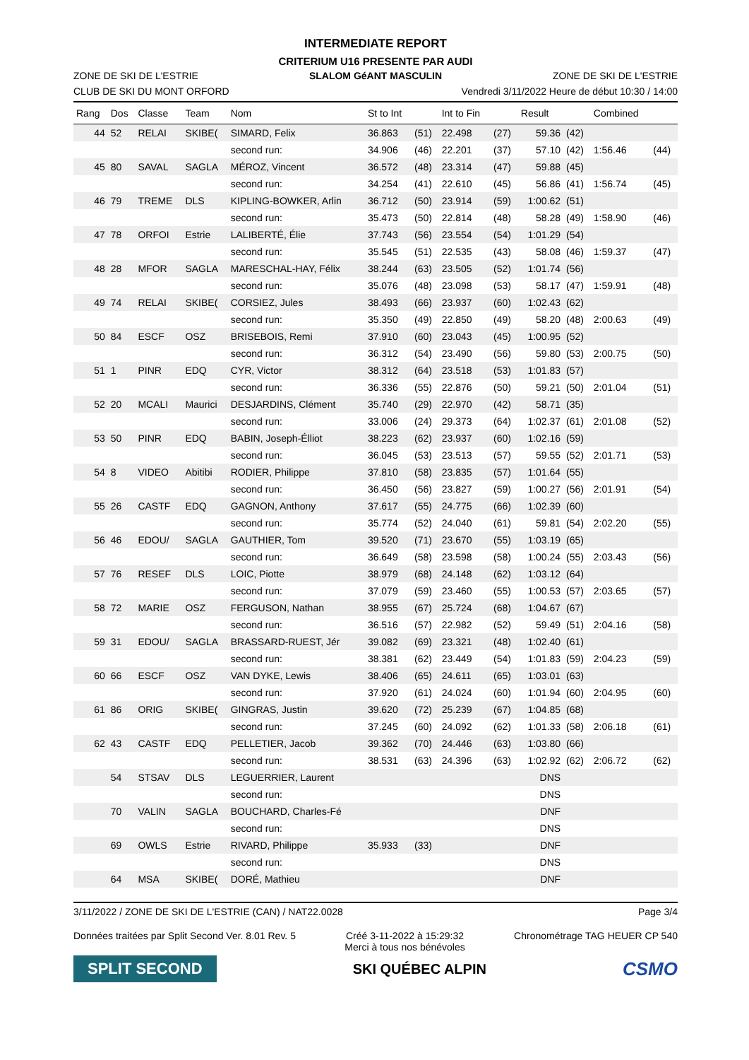INTERMEDIATE REPORT
CRITERIUM U16 PRESENTE PAR AUDI
ZONE DE SKI DE L'ESTRIE SLALOM GéANT MASCULIN ZONE DE SKI DE L'ESTRIE
CLUB DE SKI DU MONT ORFORD Vendredi 3/11/2022 Heure de début 10:30 / 14:00
| Rang | Dos | Classe | Team | Nom | St to Int | | Int to Fin | | Result | | Combined | |
| --- | --- | --- | --- | --- | --- | --- | --- | --- | --- | --- | --- | --- |
| 44 | 52 | RELAI | SKIBE( | SIMARD, Felix | 36.863 | (51) | 22.498 | (27) | 59.36 | (42) | | |
| | | | | second run: | 34.906 | (46) | 22.201 | (37) | 57.10 | (42) | 1:56.46 | (44) |
| 45 | 80 | SAVAL | SAGLA | MÉROZ, Vincent | 36.572 | (48) | 23.314 | (47) | 59.88 | (45) | | |
| | | | | second run: | 34.254 | (41) | 22.610 | (45) | 56.86 | (41) | 1:56.74 | (45) |
| 46 | 79 | TREME | DLS | KIPLING-BOWKER, Arlin | 36.712 | (50) | 23.914 | (59) | 1:00.62 | (51) | | |
| | | | | second run: | 35.473 | (50) | 22.814 | (48) | 58.28 | (49) | 1:58.90 | (46) |
| 47 | 78 | ORFOI | Estrie | LALIBERTÉ, Élie | 37.743 | (56) | 23.554 | (54) | 1:01.29 | (54) | | |
| | | | | second run: | 35.545 | (51) | 22.535 | (43) | 58.08 | (46) | 1:59.37 | (47) |
| 48 | 28 | MFOR | SAGLA | MARESCHAL-HAY, Félix | 38.244 | (63) | 23.505 | (52) | 1:01.74 | (56) | | |
| | | | | second run: | 35.076 | (48) | 23.098 | (53) | 58.17 | (47) | 1:59.91 | (48) |
| 49 | 74 | RELAI | SKIBE( | CORSIEZ, Jules | 38.493 | (66) | 23.937 | (60) | 1:02.43 | (62) | | |
| | | | | second run: | 35.350 | (49) | 22.850 | (49) | 58.20 | (48) | 2:00.63 | (49) |
| 50 | 84 | ESCF | OSZ | BRISEBOIS, Remi | 37.910 | (60) | 23.043 | (45) | 1:00.95 | (52) | | |
| | | | | second run: | 36.312 | (54) | 23.490 | (56) | 59.80 | (53) | 2:00.75 | (50) |
| 51 | 1 | PINR | EDQ | CYR, Victor | 38.312 | (64) | 23.518 | (53) | 1:01.83 | (57) | | |
| | | | | second run: | 36.336 | (55) | 22.876 | (50) | 59.21 | (50) | 2:01.04 | (51) |
| 52 | 20 | MCALI | Maurici | DESJARDINS, Clément | 35.740 | (29) | 22.970 | (42) | 58.71 | (35) | | |
| | | | | second run: | 33.006 | (24) | 29.373 | (64) | 1:02.37 | (61) | 2:01.08 | (52) |
| 53 | 50 | PINR | EDQ | BABIN, Joseph-Élliot | 38.223 | (62) | 23.937 | (60) | 1:02.16 | (59) | | |
| | | | | second run: | 36.045 | (53) | 23.513 | (57) | 59.55 | (52) | 2:01.71 | (53) |
| 54 | 8 | VIDEO | Abitibi | RODIER, Philippe | 37.810 | (58) | 23.835 | (57) | 1:01.64 | (55) | | |
| | | | | second run: | 36.450 | (56) | 23.827 | (59) | 1:00.27 | (56) | 2:01.91 | (54) |
| 55 | 26 | CASTF | EDQ | GAGNON, Anthony | 37.617 | (55) | 24.775 | (66) | 1:02.39 | (60) | | |
| | | | | second run: | 35.774 | (52) | 24.040 | (61) | 59.81 | (54) | 2:02.20 | (55) |
| 56 | 46 | EDOU/ | SAGLA | GAUTHIER, Tom | 39.520 | (71) | 23.670 | (55) | 1:03.19 | (65) | | |
| | | | | second run: | 36.649 | (58) | 23.598 | (58) | 1:00.24 | (55) | 2:03.43 | (56) |
| 57 | 76 | RESEF | DLS | LOIC, Piotte | 38.979 | (68) | 24.148 | (62) | 1:03.12 | (64) | | |
| | | | | second run: | 37.079 | (59) | 23.460 | (55) | 1:00.53 | (57) | 2:03.65 | (57) |
| 58 | 72 | MARIE | OSZ | FERGUSON, Nathan | 38.955 | (67) | 25.724 | (68) | 1:04.67 | (67) | | |
| | | | | second run: | 36.516 | (57) | 22.982 | (52) | 59.49 | (51) | 2:04.16 | (58) |
| 59 | 31 | EDOU/ | SAGLA | BRASSARD-RUEST, Jér | 39.082 | (69) | 23.321 | (48) | 1:02.40 | (61) | | |
| | | | | second run: | 38.381 | (62) | 23.449 | (54) | 1:01.83 | (59) | 2:04.23 | (59) |
| 60 | 66 | ESCF | OSZ | VAN DYKE, Lewis | 38.406 | (65) | 24.611 | (65) | 1:03.01 | (63) | | |
| | | | | second run: | 37.920 | (61) | 24.024 | (60) | 1:01.94 | (60) | 2:04.95 | (60) |
| 61 | 86 | ORIG | SKIBE( | GINGRAS, Justin | 39.620 | (72) | 25.239 | (67) | 1:04.85 | (68) | | |
| | | | | second run: | 37.245 | (60) | 24.092 | (62) | 1:01.33 | (58) | 2:06.18 | (61) |
| 62 | 43 | CASTF | EDQ | PELLETIER, Jacob | 39.362 | (70) | 24.446 | (63) | 1:03.80 | (66) | | |
| | | | | second run: | 38.531 | (63) | 24.396 | (63) | 1:02.92 | (62) | 2:06.72 | (62) |
| | 54 | STSAV | DLS | LEGUERRIER, Laurent | | | | | DNS | | | |
| | | | | second run: | | | | | DNS | | | |
| | 70 | VALIN | SAGLA | BOUCHARD, Charles-Fé | | | | | DNF | | | |
| | | | | second run: | | | | | DNS | | | |
| | 69 | OWLS | Estrie | RIVARD, Philippe | 35.933 | (33) | | | DNF | | | |
| | | | | second run: | | | | | DNS | | | |
| | 64 | MSA | SKIBE( | DORÉ, Mathieu | | | | | DNF | | | |
3/11/2022 / ZONE DE SKI DE L'ESTRIE (CAN) / NAT22.0028 Page 3/4
Données traitées par Split Second Ver. 8.01 Rev. 5 Créé 3-11-2022 à 15:29:32
Merci à tous nos bénévoles Chronométrage TAG HEUER CP 540
SPLIT SECOND SKI QUÉBEC ALPIN CSMO